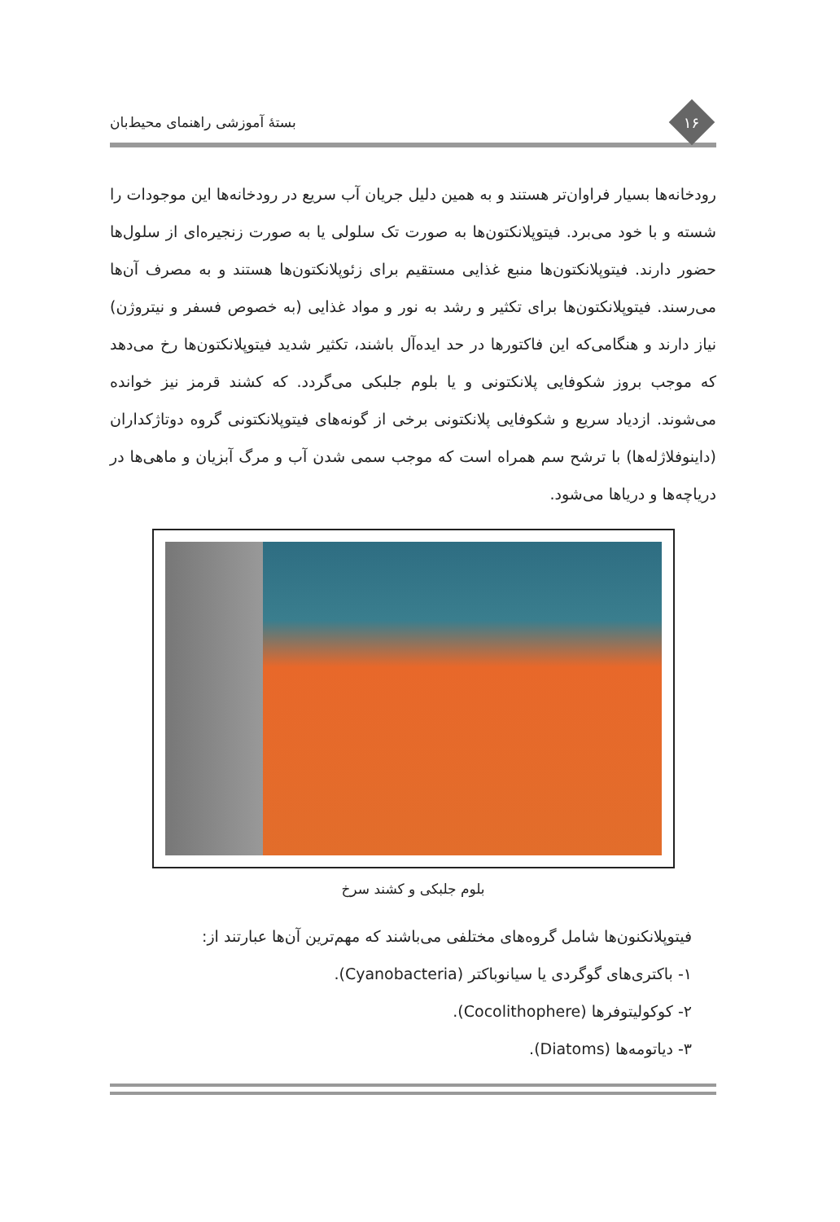۱۶
بستهٔ آموزشی راهنمای محیط‌بان
رودخانه‌ها بسیار فراوان‌تر هستند و به همین دلیل جریان آب سریع در رودخانه‌ها این موجودات را شسته و با خود می‌برد. فیتوپلانکتون‌ها به صورت تک سلولی یا به صورت زنجیره‌ای از سلول‌ها حضور دارند. فیتوپلانکتون‌ها منبع غذایی مستقیم برای زئوپلانکتون‌ها هستند و به مصرف آن‌ها می‌رسند. فیتوپلانکتون‌ها برای تکثیر و رشد به نور و مواد غذایی (به خصوص فسفر و نیتروژن) نیاز دارند و هنگامی‌که این فاکتورها در حد ایده‌آل باشند، تکثیر شدید فیتوپلانکتون‌ها رخ می‌دهد که موجب بروز شکوفایی پلانکتونی و یا بلوم جلبکی می‌گردد. که کشند قرمز نیز خوانده می‌شوند. ازدیاد سریع و شکوفایی پلانکتونی برخی از گونه‌های فیتوپلانکتونی گروه دوتاژکداران (داینوفلاژله‌ها) با ترشح سم همراه است که موجب سمی شدن آب و مرگ آبزیان و ماهی‌ها در دریاچه‌ها و دریاها می‌شود.
بلوم جلبکی و کشند سرخ
فیتوپلانکنون‌ها شامل گروه‌های مختلفی می‌باشند که مهم‌ترین آن‌ها عبارتند از:
۱- باکتری‌های گوگردی یا سیانوباکتر (Cyanobacteria).
۲- کوکولیتوفرها (Cocolithophere).
۳- دیاتومه‌ها (Diatoms).